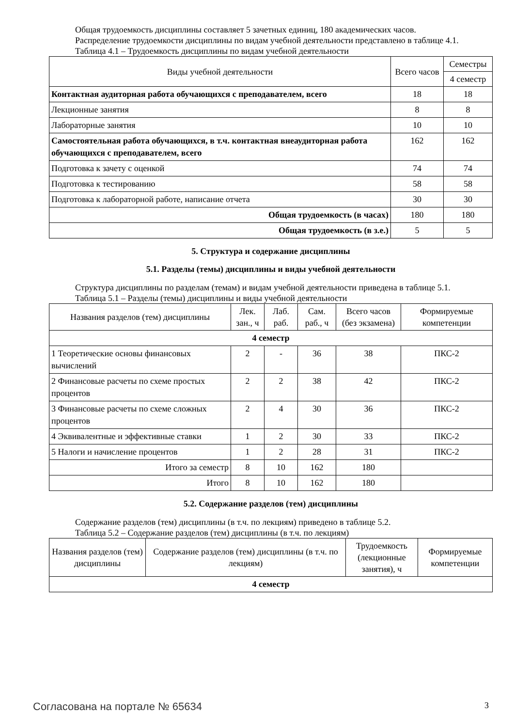Общая трудоемкость дисциплины составляет 5 зачетных единиц, 180 академических часов.
Распределение трудоемкости дисциплины по видам учебной деятельности представлено в таблице 4.1.
Таблица 4.1 – Трудоемкость дисциплины по видам учебной деятельности
| Виды учебной деятельности | Всего часов | Семестры |
| --- | --- | --- |
| | | 4 семестр |
| Контактная аудиторная работа обучающихся с преподавателем, всего | 18 | 18 |
| Лекционные занятия | 8 | 8 |
| Лабораторные занятия | 10 | 10 |
| Самостоятельная работа обучающихся, в т.ч. контактная внеаудиторная работа обучающихся с преподавателем, всего | 162 | 162 |
| Подготовка к зачету с оценкой | 74 | 74 |
| Подготовка к тестированию | 58 | 58 |
| Подготовка к лабораторной работе, написание отчета | 30 | 30 |
| Общая трудоемкость (в часах) | 180 | 180 |
| Общая трудоемкость (в з.е.) | 5 | 5 |
5. Структура и содержание дисциплины
5.1. Разделы (темы) дисциплины и виды учебной деятельности
Структура дисциплины по разделам (темам) и видам учебной деятельности приведена в таблице 5.1.
Таблица 5.1 – Разделы (темы) дисциплины и виды учебной деятельности
| Названия разделов (тем) дисциплины | Лек. зан., ч | Лаб. раб. | Сам. раб., ч | Всего часов (без экзамена) | Формируемые компетенции |
| --- | --- | --- | --- | --- | --- |
| 4 семестр | | | | | |
| 1 Теоретические основы финансовых вычислений | 2 | - | 36 | 38 | ПКС-2 |
| 2 Финансовые расчеты по схеме простых процентов | 2 | 2 | 38 | 42 | ПКС-2 |
| 3 Финансовые расчеты по схеме сложных процентов | 2 | 4 | 30 | 36 | ПКС-2 |
| 4 Эквивалентные и эффективные ставки | 1 | 2 | 30 | 33 | ПКС-2 |
| 5 Налоги и начисление процентов | 1 | 2 | 28 | 31 | ПКС-2 |
| Итого за семестр | 8 | 10 | 162 | 180 | |
| Итого | 8 | 10 | 162 | 180 | |
5.2. Содержание разделов (тем) дисциплины
Содержание разделов (тем) дисциплины (в т.ч. по лекциям) приведено в таблице 5.2.
Таблица 5.2 – Содержание разделов (тем) дисциплины (в т.ч. по лекциям)
| Названия разделов (тем) дисциплины | Содержание разделов (тем) дисциплины (в т.ч. по лекциям) | Трудоемкость (лекционные занятия), ч | Формируемые компетенции |
| --- | --- | --- | --- |
| 4 семестр | | | |
Согласована на портале № 65634 3